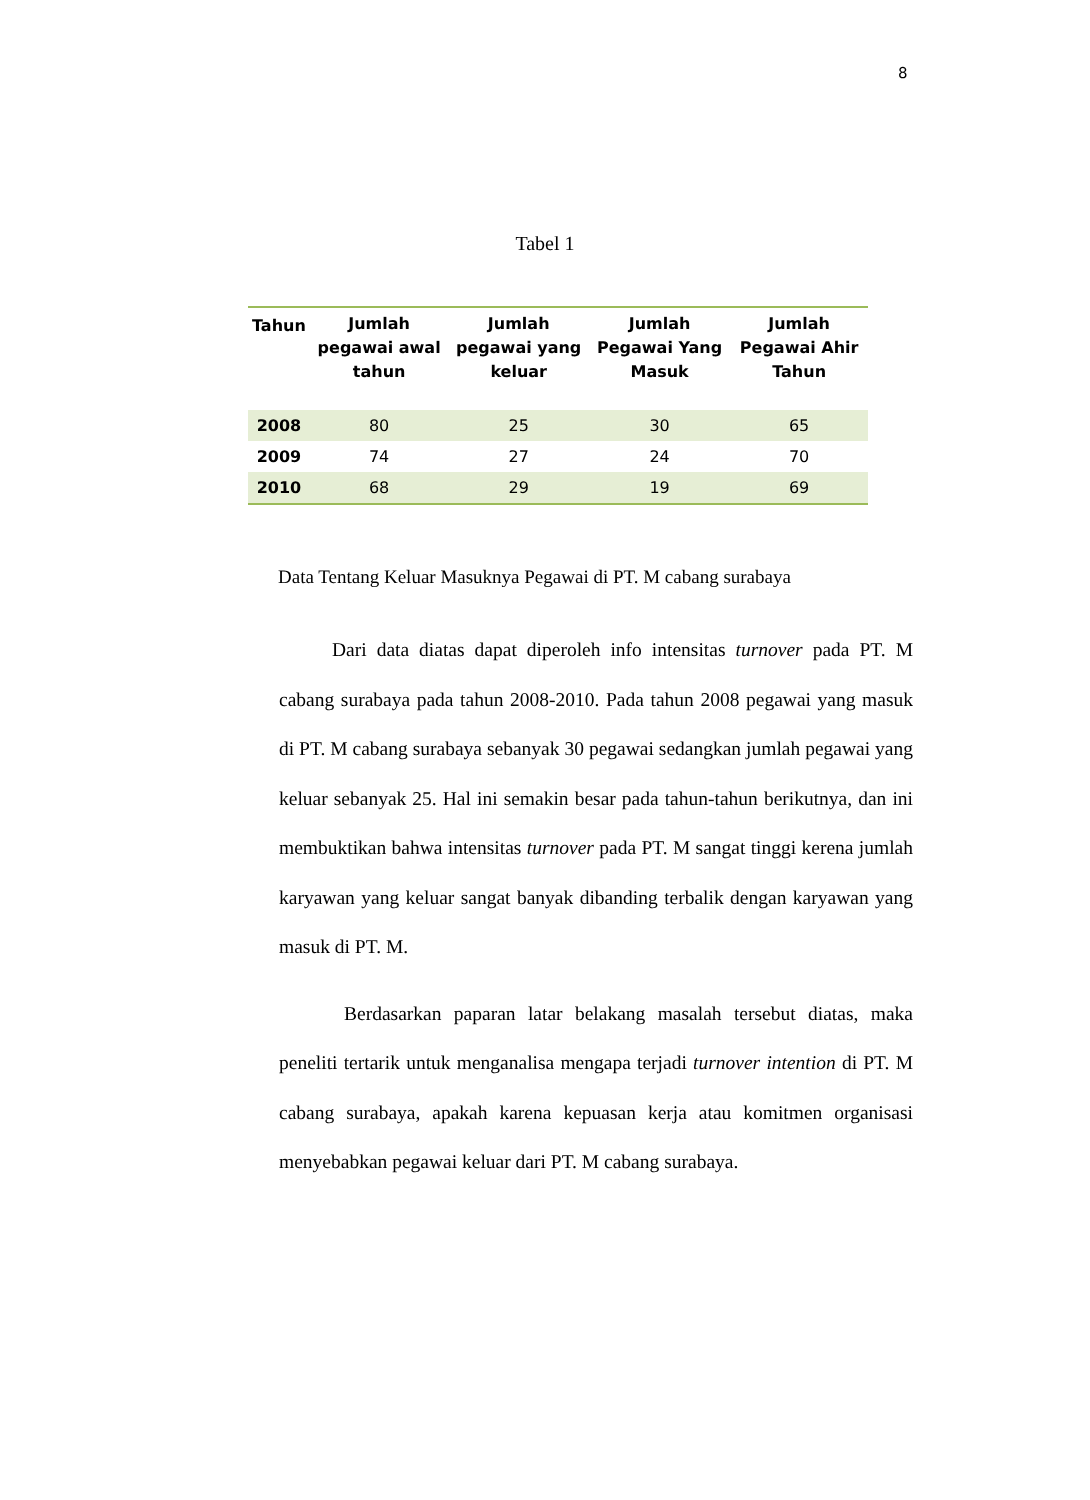8
Tabel 1
| Tahun | Jumlah pegawai awal tahun | Jumlah pegawai yang keluar | Jumlah Pegawai Yang Masuk | Jumlah Pegawai Ahir Tahun |
| --- | --- | --- | --- | --- |
| 2008 | 80 | 25 | 30 | 65 |
| 2009 | 74 | 27 | 24 | 70 |
| 2010 | 68 | 29 | 19 | 69 |
Data Tentang Keluar Masuknya Pegawai di PT. M cabang surabaya
Dari data diatas dapat diperoleh info intensitas turnover pada PT. M cabang surabaya pada tahun 2008-2010. Pada tahun 2008 pegawai yang masuk di PT. M cabang surabaya sebanyak 30 pegawai sedangkan jumlah pegawai yang keluar sebanyak 25. Hal ini semakin besar pada tahun-tahun berikutnya, dan ini membuktikan bahwa intensitas turnover pada PT. M sangat tinggi kerena jumlah karyawan yang keluar sangat banyak dibanding terbalik dengan karyawan yang masuk di PT. M.
Berdasarkan paparan latar belakang masalah tersebut diatas, maka peneliti tertarik untuk menganalisa mengapa terjadi turnover intention di PT. M cabang surabaya, apakah karena kepuasan kerja atau komitmen organisasi menyebabkan pegawai keluar dari PT. M cabang surabaya.